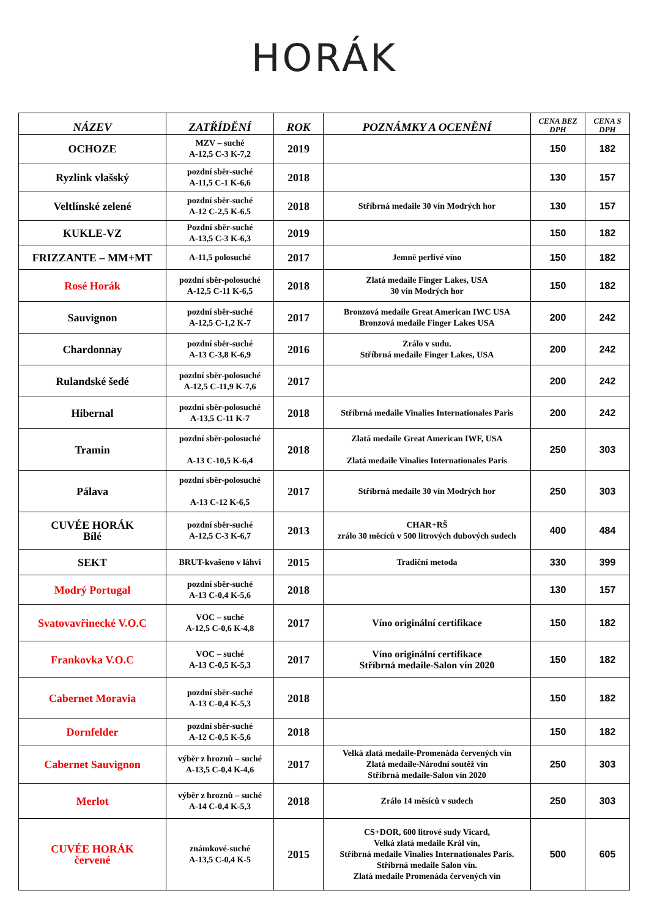HORÁK
| NÁZEV | ZATŘÍDĚNÍ | ROK | POZNÁMKY A OCENĚNÍ | CENA BEZ DPH | CENA S DPH |
| --- | --- | --- | --- | --- | --- |
| OCHOZE | MZV – suché A-12,5 C-3 K-7,2 | 2019 | | 150 | 182 |
| Ryzlink vlašský | pozdní sběr-suché A-11,5 C-1 K-6,6 | 2018 | | 130 | 157 |
| Veltlínské zelené | pozdní sběr-suché A-12 C-2,5 K-6.5 | 2018 | Stříbrná medaile 30 vín Modrých hor | 130 | 157 |
| KUKLE-VZ | Pozdní sběr-suché A-13,5 C-3 K-6,3 | 2019 | | 150 | 182 |
| FRIZZANTE – MM+MT | A-11,5 polosuché | 2017 | Jemně perlivé víno | 150 | 182 |
| Rosé Horák | pozdní sběr-polosuché A-12,5 C-11 K-6,5 | 2018 | Zlatá medaile Finger Lakes, USA 30 vín Modrých hor | 150 | 182 |
| Sauvignon | pozdní sběr-suché A-12,5 C-1,2 K-7 | 2017 | Bronzová medaile Great American IWC USA Bronzová medaile Finger Lakes USA | 200 | 242 |
| Chardonnay | pozdní sběr-suché A-13 C-3,8 K-6,9 | 2016 | Zrálo v sudu. Stříbrná medaile Finger Lakes, USA | 200 | 242 |
| Rulandské šedé | pozdní sběr-polosuché A-12,5 C-11,9 K-7,6 | 2017 | | 200 | 242 |
| Hibernal | pozdní sběr-polosuché A-13,5 C-11 K-7 | 2018 | Stříbrná medaile Vinalies Internationales Paris | 200 | 242 |
| Tramin | pozdní sběr-polosuché A-13 C-10,5 K-6,4 | 2018 | Zlatá medaile Great American IWF, USA Zlatá medaile Vinalies Internationales Paris | 250 | 303 |
| Pálava | pozdní sběr-polosuché A-13 C-12 K-6,5 | 2017 | Stříbrná medaile 30 vín Modrých hor | 250 | 303 |
| CUVÉE HORÁK Bílé | pozdní sběr-suché A-12,5 C-3 K-6,7 | 2013 | CHAR+RŠ zrálo 30 měcíců v 500 litrových dubových sudech | 400 | 484 |
| SEKT | BRUT-kvašeno v láhvi | 2015 | Tradiční metoda | 330 | 399 |
| Modrý Portugal | pozdní sběr-suché A-13 C-0,4 K-5,6 | 2018 | | 130 | 157 |
| Svatovavřinecké V.O.C | VOC – suché A-12,5 C-0,6 K-4,8 | 2017 | Víno originální certifikace | 150 | 182 |
| Frankovka V.O.C | VOC – suché A-13 C-0,5 K-5,3 | 2017 | Víno originální certifikace Stříbrná medaile-Salon vín 2020 | 150 | 182 |
| Cabernet Moravia | pozdní sběr-suché A-13 C-0,4 K-5,3 | 2018 | | 150 | 182 |
| Dornfelder | pozdní sběr-suché A-12 C-0,5 K-5,6 | 2018 | | 150 | 182 |
| Cabernet Sauvignon | výběr z hroznů – suché A-13,5 C-0,4 K-4,6 | 2017 | Velká zlatá medaile-Promenáda červených vín Zlatá medaile-Národní soutěž vín Stříbrná medaile-Salon vín 2020 | 250 | 303 |
| Merlot | výběr z hroznů – suché A-14 C-0,4 K-5,3 | 2018 | Zrálo 14 měsíců v sudech | 250 | 303 |
| CUVÉE HORÁK červené | známkové-suché A-13,5 C-0,4 K-5 | 2015 | CS+DOR, 600 litrové sudy Vicard, Velká zlatá medaile Král vín, Stříbrná medaile Vinalies Internationales Paris. Stříbrná medaile Salon vín. Zlatá medaile Promenáda červených vín | 500 | 605 |